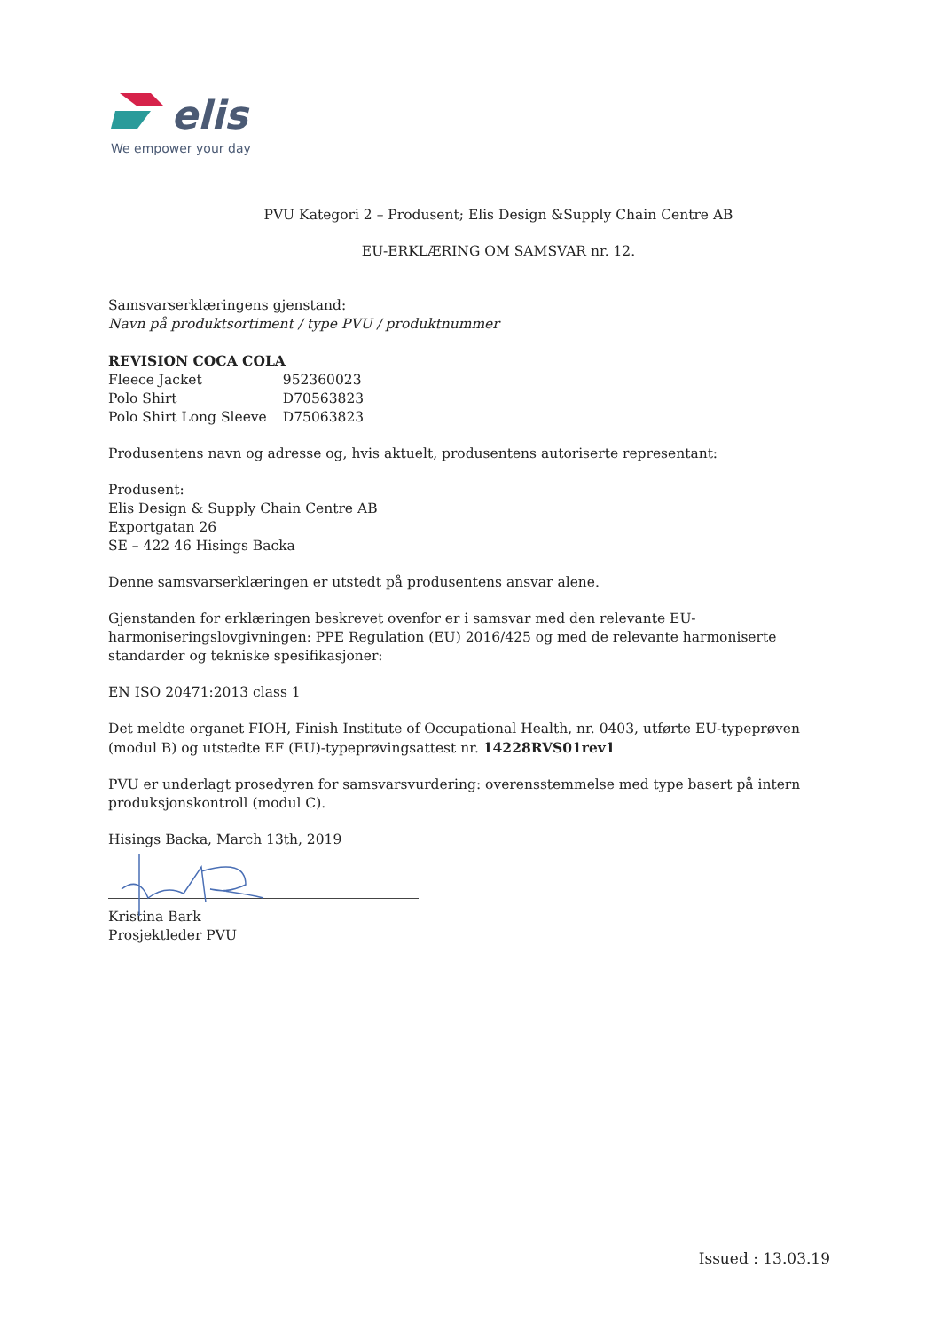elis
We empower your day
PVU Kategori 2 – Produsent; Elis Design &Supply Chain Centre AB
EU-ERKLÆRING OM SAMSVAR nr. 12.
Samsvarserklæringens gjenstand:
Navn på produktsortiment / type PVU / produktnummer
REVISION COCA COLA
| Fleece Jacket | 952360023 |
| Polo Shirt | D70563823 |
| Polo Shirt Long Sleeve | D75063823 |
Produsentens navn og adresse og, hvis aktuelt, produsentens autoriserte representant:
Produsent:
Elis Design & Supply Chain Centre AB
Exportgatan 26
SE – 422 46 Hisings Backa
Denne samsvarserklæringen er utstedt på produsentens ansvar alene.
Gjenstanden for erklæringen beskrevet ovenfor er i samsvar med den relevante EU-harmoniseringslovgivningen: PPE Regulation (EU) 2016/425 og med de relevante harmoniserte standarder og tekniske spesifikasjoner:
EN ISO 20471:2013 class 1
Det meldte organet FIOH, Finish Institute of Occupational Health, nr. 0403, utførte EU-typeprøven (modul B) og utstedte EF (EU)-typeprøvingsattest nr. 14228RVS01rev1
PVU er underlagt prosedyren for samsvarsvurdering: overensstemmelse med type basert på intern produksjonskontroll (modul C).
Hisings Backa, March 13th, 2019
Kristina Bark
Prosjektleder PVU
Issued : 13.03.19